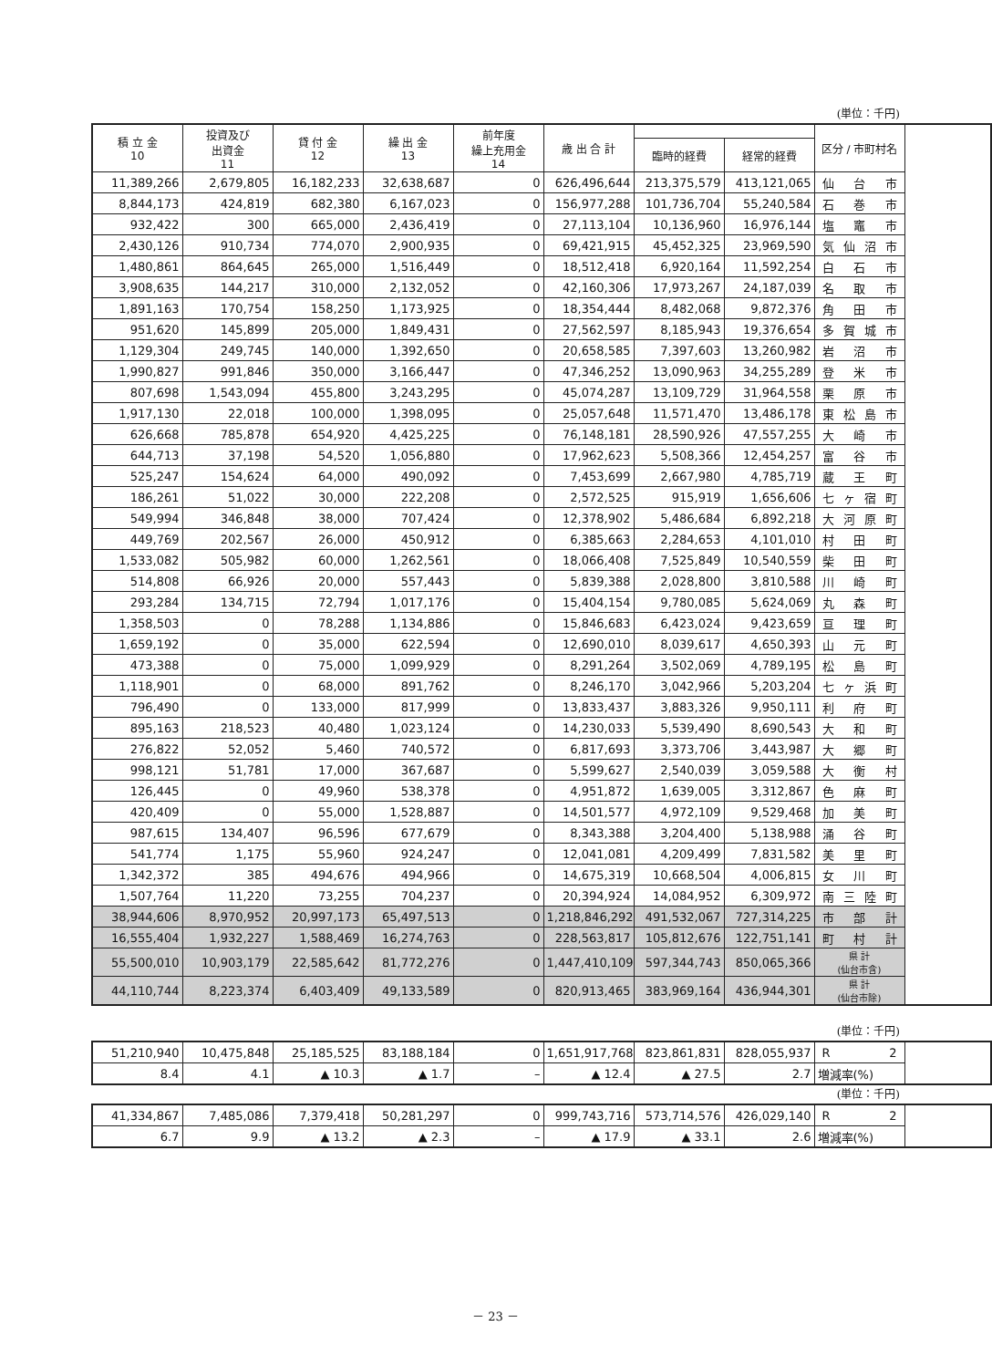(単位：千円)
| 積 立 金 10 | 投資及び 出資金 11 | 貸 付 金 12 | 繰 出 金 13 | 前年度 繰上充用金 14 | 歳 出 合 計 | | | 区分 / 市町村名 |
| --- | --- | --- | --- | --- | --- | --- | --- | --- |
| | | | | | | 臨時的経費 | 経常的経費 | |
| 11,389,266 | 2,679,805 | 16,182,233 | 32,638,687 | 0 | 626,496,644 | 213,375,579 | 413,121,065 | 仙台市 |
| 8,844,173 | 424,819 | 682,380 | 6,167,023 | 0 | 156,977,288 | 101,736,704 | 55,240,584 | 石巻市 |
| 932,422 | 300 | 665,000 | 2,436,419 | 0 | 27,113,104 | 10,136,960 | 16,976,144 | 塩竈市 |
| 2,430,126 | 910,734 | 774,070 | 2,900,935 | 0 | 69,421,915 | 45,452,325 | 23,969,590 | 気仙沼市 |
| 1,480,861 | 864,645 | 265,000 | 1,516,449 | 0 | 18,512,418 | 6,920,164 | 11,592,254 | 白石市 |
| 3,908,635 | 144,217 | 310,000 | 2,132,052 | 0 | 42,160,306 | 17,973,267 | 24,187,039 | 名取市 |
| 1,891,163 | 170,754 | 158,250 | 1,173,925 | 0 | 18,354,444 | 8,482,068 | 9,872,376 | 角田市 |
| 951,620 | 145,899 | 205,000 | 1,849,431 | 0 | 27,562,597 | 8,185,943 | 19,376,654 | 多賀城市 |
| 1,129,304 | 249,745 | 140,000 | 1,392,650 | 0 | 20,658,585 | 7,397,603 | 13,260,982 | 岩沼市 |
| 1,990,827 | 991,846 | 350,000 | 3,166,447 | 0 | 47,346,252 | 13,090,963 | 34,255,289 | 登米市 |
| 807,698 | 1,543,094 | 455,800 | 3,243,295 | 0 | 45,074,287 | 13,109,729 | 31,964,558 | 栗原市 |
| 1,917,130 | 22,018 | 100,000 | 1,398,095 | 0 | 25,057,648 | 11,571,470 | 13,486,178 | 東松島市 |
| 626,668 | 785,878 | 654,920 | 4,425,225 | 0 | 76,148,181 | 28,590,926 | 47,557,255 | 大崎市 |
| 644,713 | 37,198 | 54,520 | 1,056,880 | 0 | 17,962,623 | 5,508,366 | 12,454,257 | 富谷市 |
| 525,247 | 154,624 | 64,000 | 490,092 | 0 | 7,453,699 | 2,667,980 | 4,785,719 | 蔵王町 |
| 186,261 | 51,022 | 30,000 | 222,208 | 0 | 2,572,525 | 915,919 | 1,656,606 | 七ヶ宿町 |
| 549,994 | 346,848 | 38,000 | 707,424 | 0 | 12,378,902 | 5,486,684 | 6,892,218 | 大河原町 |
| 449,769 | 202,567 | 26,000 | 450,912 | 0 | 6,385,663 | 2,284,653 | 4,101,010 | 村田町 |
| 1,533,082 | 505,982 | 60,000 | 1,262,561 | 0 | 18,066,408 | 7,525,849 | 10,540,559 | 柴田町 |
| 514,808 | 66,926 | 20,000 | 557,443 | 0 | 5,839,388 | 2,028,800 | 3,810,588 | 川崎町 |
| 293,284 | 134,715 | 72,794 | 1,017,176 | 0 | 15,404,154 | 9,780,085 | 5,624,069 | 丸森町 |
| 1,358,503 | 0 | 78,288 | 1,134,886 | 0 | 15,846,683 | 6,423,024 | 9,423,659 | 亘理町 |
| 1,659,192 | 0 | 35,000 | 622,594 | 0 | 12,690,010 | 8,039,617 | 4,650,393 | 山元町 |
| 473,388 | 0 | 75,000 | 1,099,929 | 0 | 8,291,264 | 3,502,069 | 4,789,195 | 松島町 |
| 1,118,901 | 0 | 68,000 | 891,762 | 0 | 8,246,170 | 3,042,966 | 5,203,204 | 七ヶ浜町 |
| 796,490 | 0 | 133,000 | 817,999 | 0 | 13,833,437 | 3,883,326 | 9,950,111 | 利府町 |
| 895,163 | 218,523 | 40,480 | 1,023,124 | 0 | 14,230,033 | 5,539,490 | 8,690,543 | 大和町 |
| 276,822 | 52,052 | 5,460 | 740,572 | 0 | 6,817,693 | 3,373,706 | 3,443,987 | 大郷町 |
| 998,121 | 51,781 | 17,000 | 367,687 | 0 | 5,599,627 | 2,540,039 | 3,059,588 | 大衡村 |
| 126,445 | 0 | 49,960 | 538,378 | 0 | 4,951,872 | 1,639,005 | 3,312,867 | 色麻町 |
| 420,409 | 0 | 55,000 | 1,528,887 | 0 | 14,501,577 | 4,972,109 | 9,529,468 | 加美町 |
| 987,615 | 134,407 | 96,596 | 677,679 | 0 | 8,343,388 | 3,204,400 | 5,138,988 | 涌谷町 |
| 541,774 | 1,175 | 55,960 | 924,247 | 0 | 12,041,081 | 4,209,499 | 7,831,582 | 美里町 |
| 1,342,372 | 385 | 494,676 | 494,966 | 0 | 14,675,319 | 10,668,504 | 4,006,815 | 女川町 |
| 1,507,764 | 11,220 | 73,255 | 704,237 | 0 | 20,394,924 | 14,084,952 | 6,309,972 | 南三陸町 |
| 38,944,606 | 8,970,952 | 20,997,173 | 65,497,513 | 0 | 1,218,846,292 | 491,532,067 | 727,314,225 | 市部計 |
| 16,555,404 | 1,932,227 | 1,588,469 | 16,274,763 | 0 | 228,563,817 | 105,812,676 | 122,751,141 | 町村計 |
| 55,500,010 | 10,903,179 | 22,585,642 | 81,772,276 | 0 | 1,447,410,109 | 597,344,743 | 850,065,366 | 県 計 (仙台市含) |
| 44,110,744 | 8,223,374 | 6,403,409 | 49,133,589 | 0 | 820,913,465 | 383,969,164 | 436,944,301 | 県 計 (仙台市除) |
(単位：千円)
| 51,210,940 | 10,475,848 | 25,185,525 | 83,188,184 | 0 | 1,651,917,768 | 823,861,831 | 828,055,937 | R 2 |
| 8.4 | 4.1 | ▲ 10.3 | ▲ 1.7 | – | ▲ 12.4 | ▲ 27.5 | 2.7 | 増減率(%) |
(単位：千円)
| 41,334,867 | 7,485,086 | 7,379,418 | 50,281,297 | 0 | 999,743,716 | 573,714,576 | 426,029,140 | R 2 |
| 6.7 | 9.9 | ▲ 13.2 | ▲ 2.3 | – | ▲ 17.9 | ▲ 33.1 | 2.6 | 増減率(%) |
－ 23 －